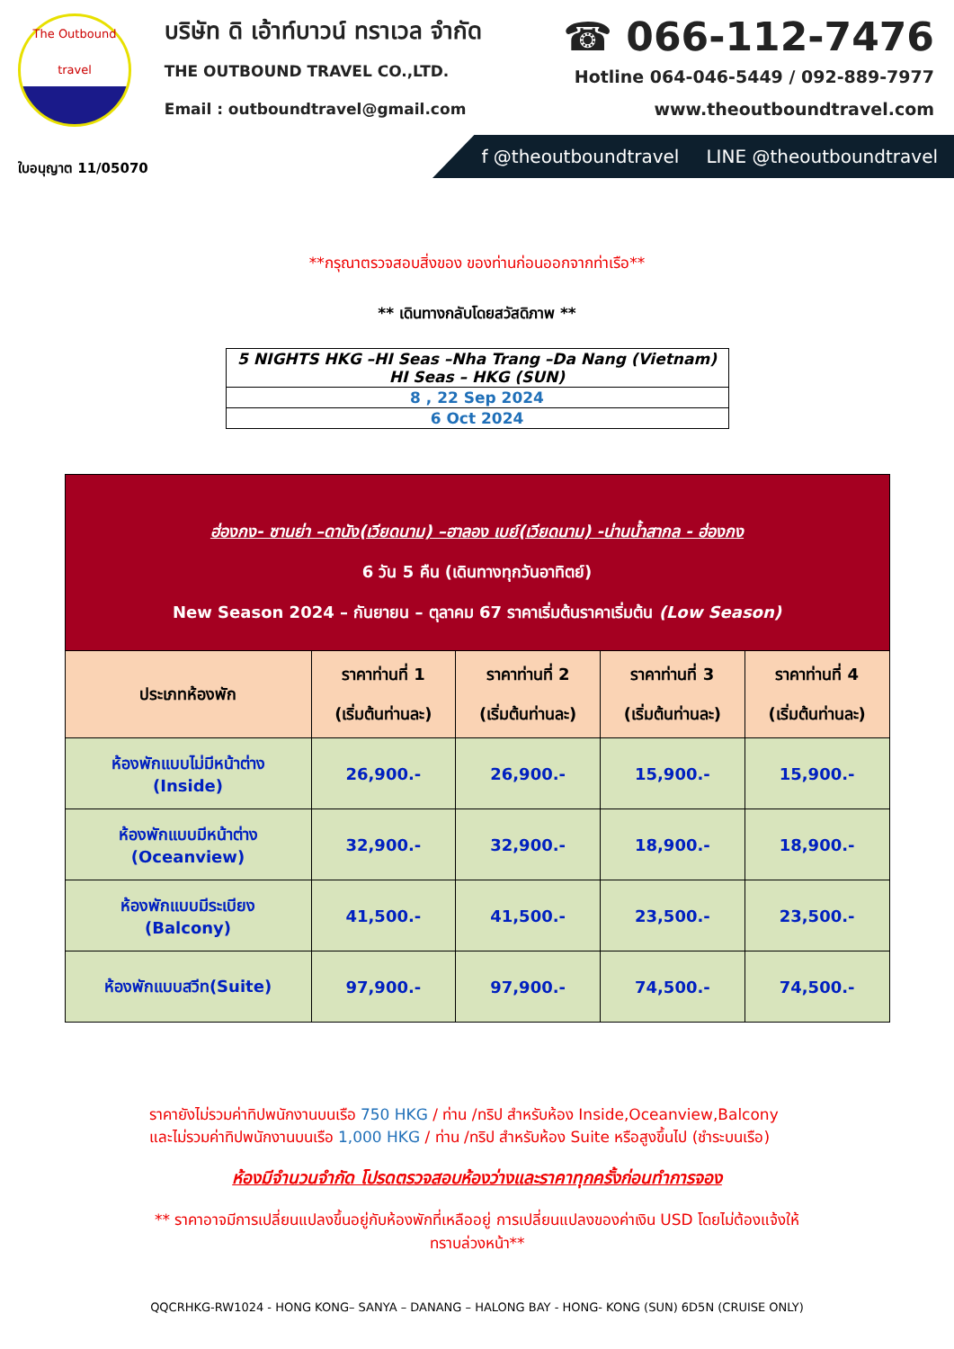The Outbound
travel
ใบอนุญาต 11/05070
บริษัท ดิ เอ้าท์บาวน์ ทราเวล จำกัด
THE OUTBOUND TRAVEL CO.,LTD.
Email : outboundtravel@gmail.com
☎ 066-112-7476
Hotline 064-046-5449 / 092-889-7977
www.theoutboundtravel.com
f @theoutboundtravel LINE @theoutboundtravel
**กรุณาตรวจสอบสิ่งของ ของท่านก่อนออกจากท่าเรือ**
** เดินทางกลับโดยสวัสดิภาพ **
| 5 NIGHTS HKG –HI Seas –Nha Trang –Da Nang (Vietnam) HI Seas – HKG (SUN) |
| 8 , 22 Sep 2024 |
| 6 Oct 2024 |
| ฮ่องกง- ซานย่า –ดานัง(เวียดนาม) –ฮาลอง เบย์(เวียดนาม) -น่านน้ำสากล - ฮ่องกง 6 วัน 5 คืน (เดินทางทุกวันอาทิตย์) New Season 2024 – กันยายน – ตุลาคม 67 ราคาเริ่มต้นราคาเริ่มต้น (Low Season) | | | | |
| ประเภทห้องพัก | ราคาท่านที่ 1 (เริ่มต้นท่านละ) | ราคาท่านที่ 2 (เริ่มต้นท่านละ) | ราคาท่านที่ 3 (เริ่มต้นท่านละ) | ราคาท่านที่ 4 (เริ่มต้นท่านละ) |
| ห้องพักแบบไม่มีหน้าต่าง (Inside) | 26,900.- | 26,900.- | 15,900.- | 15,900.- |
| ห้องพักแบบมีหน้าต่าง (Oceanview) | 32,900.- | 32,900.- | 18,900.- | 18,900.- |
| ห้องพักแบบมีระเบียง (Balcony) | 41,500.- | 41,500.- | 23,500.- | 23,500.- |
| ห้องพักแบบสวีท(Suite) | 97,900.- | 97,900.- | 74,500.- | 74,500.- |
ราคายังไม่รวมค่าทิปพนักงานบนเรือ 750 HKG / ท่าน /ทริป สำหรับห้อง Inside,Oceanview,Balcony และไม่รวมค่าทิปพนักงานบนเรือ 1,000 HKG / ท่าน /ทริป สำหรับห้อง Suite หรือสูงขึ้นไป (ชำระบนเรือ)
ห้องมีจำนวนจำกัด โปรดตรวจสอบห้องว่างและราคาทุกครั้งก่อนทำการจอง
** ราคาอาจมีการเปลี่ยนแปลงขึ้นอยู่กับห้องพักที่เหลืออยู่ การเปลี่ยนแปลงของค่าเงิน USD โดยไม่ต้องแจ้งให้ทราบล่วงหน้า**
QQCRHKG-RW1024 - HONG KONG– SANYA – DANANG – HALONG BAY - HONG- KONG (SUN) 6D5N (CRUISE ONLY)